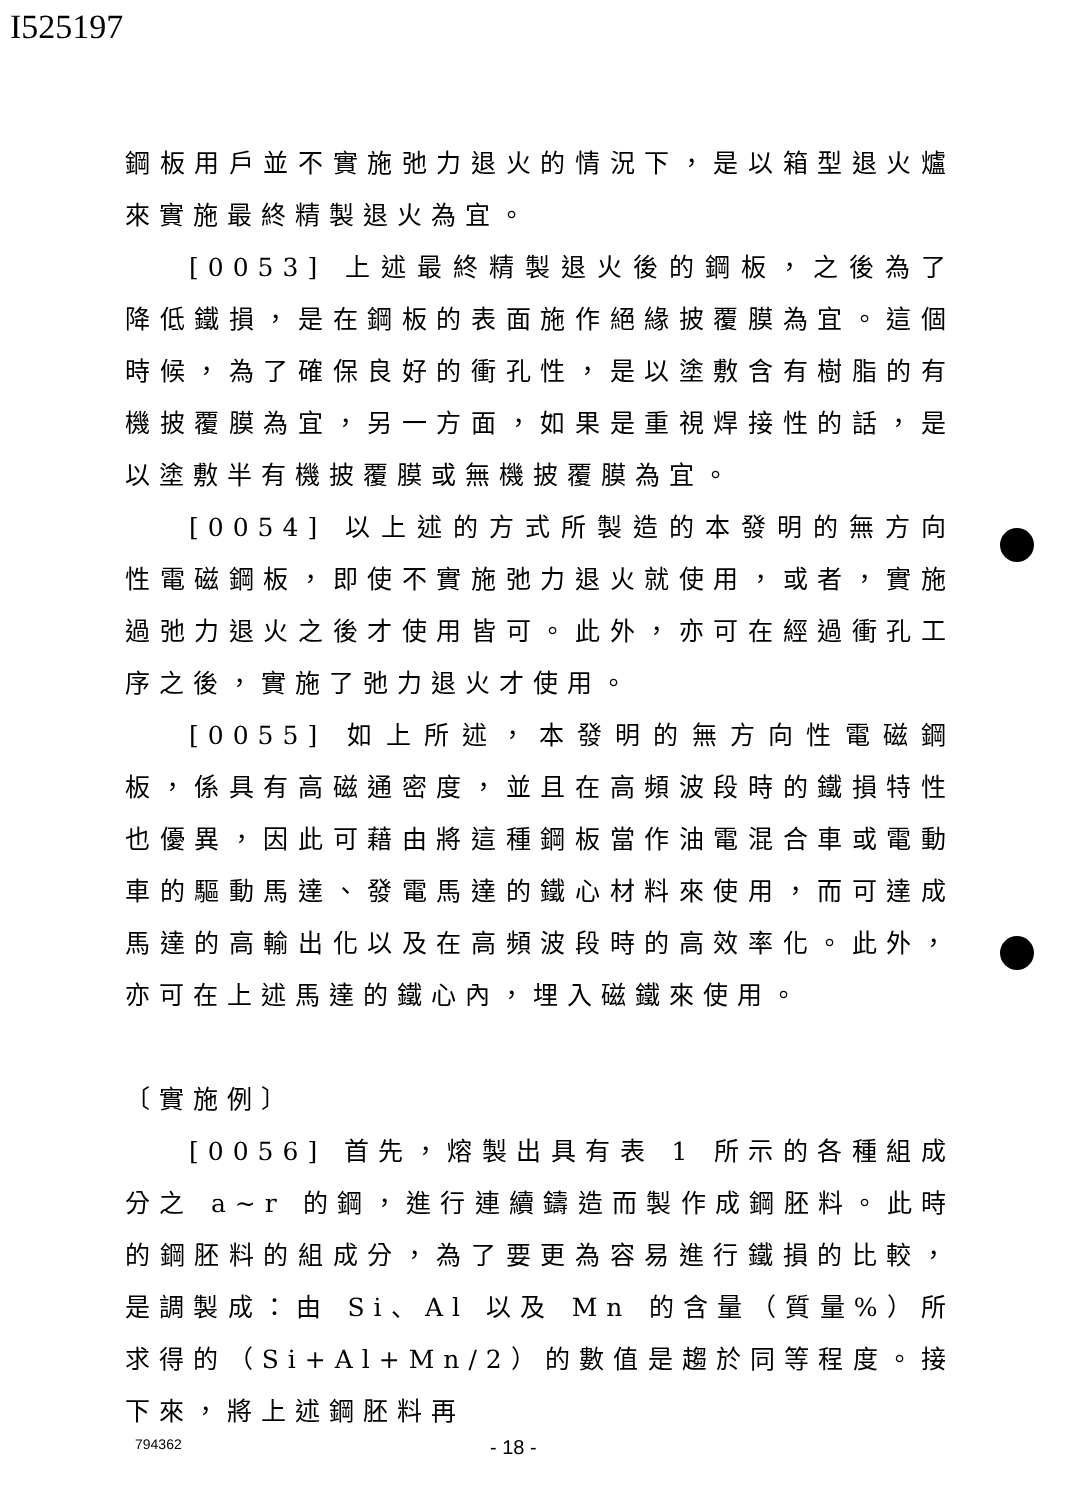I525197
鋼板用戶並不實施弛力退火的情況下，是以箱型退火爐來實施最終精製退火為宜。
[0053] 上述最終精製退火後的鋼板，之後為了降低鐵損，是在鋼板的表面施作絕緣披覆膜為宜。這個時候，為了確保良好的衝孔性，是以塗敷含有樹脂的有機披覆膜為宜，另一方面，如果是重視焊接性的話，是以塗敷半有機披覆膜或無機披覆膜為宜。
[0054] 以上述的方式所製造的本發明的無方向性電磁鋼板，即使不實施弛力退火就使用，或者，實施過弛力退火之後才使用皆可。此外，亦可在經過衝孔工序之後，實施了弛力退火才使用。
[0055] 如上所述，本發明的無方向性電磁鋼板，係具有高磁通密度，並且在高頻波段時的鐵損特性也優異，因此可藉由將這種鋼板當作油電混合車或電動車的驅動馬達、發電馬達的鐵心材料來使用，而可達成馬達的高輸出化以及在高頻波段時的高效率化。此外，亦可在上述馬達的鐵心內，埋入磁鐵來使用。
〔實施例〕
[0056] 首先，熔製出具有表 1 所示的各種組成分之 a~r 的鋼，進行連續鑄造而製作成鋼胚料。此時的鋼胚料的組成分，為了要更為容易進行鐵損的比較，是調製成：由 Si、Al 以及 Mn 的含量（質量%）所求得的（Si+Al+Mn/2）的數值是趨於同等程度。接下來，將上述鋼胚料再
794362 - 18 -